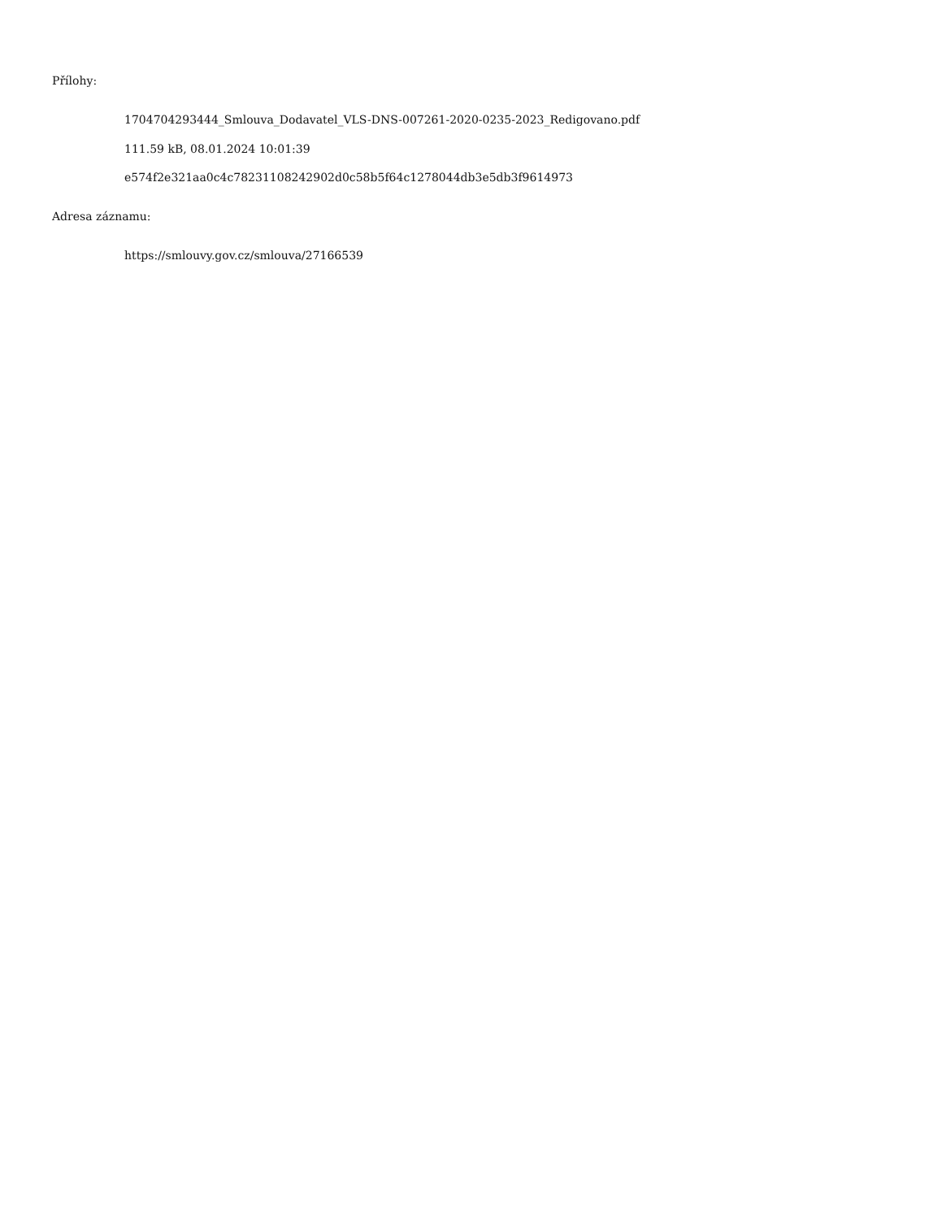Přílohy:
1704704293444_Smlouva_Dodavatel_VLS-DNS-007261-2020-0235-2023_Redigovano.pdf
111.59 kB, 08.01.2024 10:01:39
e574f2e321aa0c4c78231108242902d0c58b5f64c1278044db3e5db3f9614973
Adresa záznamu:
https://smlouvy.gov.cz/smlouva/27166539